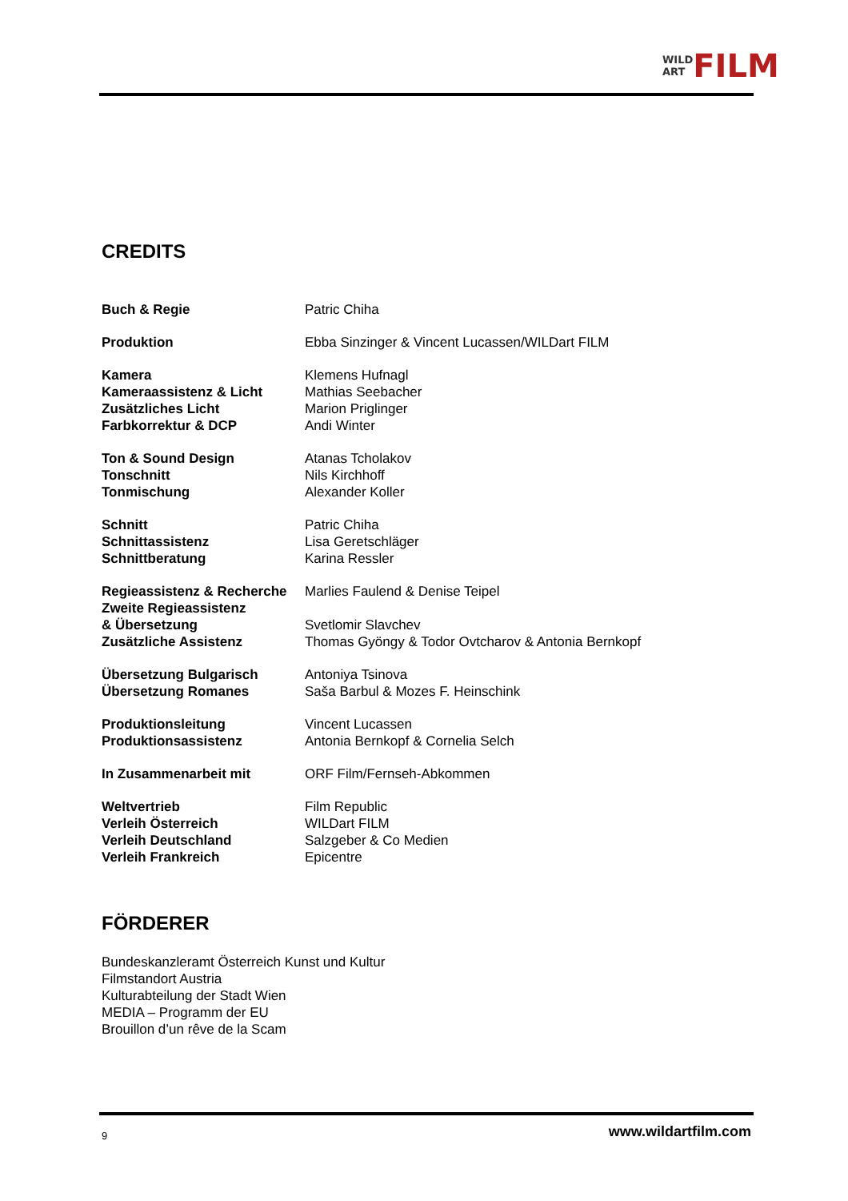WILD
ART FILM
CREDITS
| Buch & Regie | Patric Chiha |
| Produktion | Ebba Sinzinger & Vincent Lucassen/WILDart FILM |
| Kamera | Klemens Hufnagl |
| Kameraassistenz & Licht | Mathias Seebacher |
| Zusätzliches Licht | Marion Priglinger |
| Farbkorrektur & DCP | Andi Winter |
| Ton & Sound Design | Atanas Tcholakov |
| Tonschnitt | Nils Kirchhoff |
| Tonmischung | Alexander Koller |
| Schnitt | Patric Chiha |
| Schnittassistenz | Lisa Geretschläger |
| Schnittberatung | Karina Ressler |
| Regieassistenz & Recherche | Marlies Faulend & Denise Teipel |
| Zweite Regieassistenz & Übersetzung | Svetlomir Slavchev |
| Zusätzliche Assistenz | Thomas Gyöngy & Todor Ovtcharov & Antonia Bernkopf |
| Übersetzung Bulgarisch | Antoniya Tsinova |
| Übersetzung Romanes | Saša Barbul & Mozes F. Heinschink |
| Produktionsleitung | Vincent Lucassen |
| Produktionsassistenz | Antonia Bernkopf & Cornelia Selch |
| In Zusammenarbeit mit | ORF Film/Fernseh-Abkommen |
| Weltvertrieb | Film Republic |
| Verleih Österreich | WILDart FILM |
| Verleih Deutschland | Salzgeber & Co Medien |
| Verleih Frankreich | Epicentre |
FÖRDERER
Bundeskanzleramt Österreich Kunst und Kultur
Filmstandort Austria
Kulturabteilung der Stadt Wien
MEDIA – Programm der EU
Brouillon d’un rêve de la Scam
9 www.wildartfilm.com